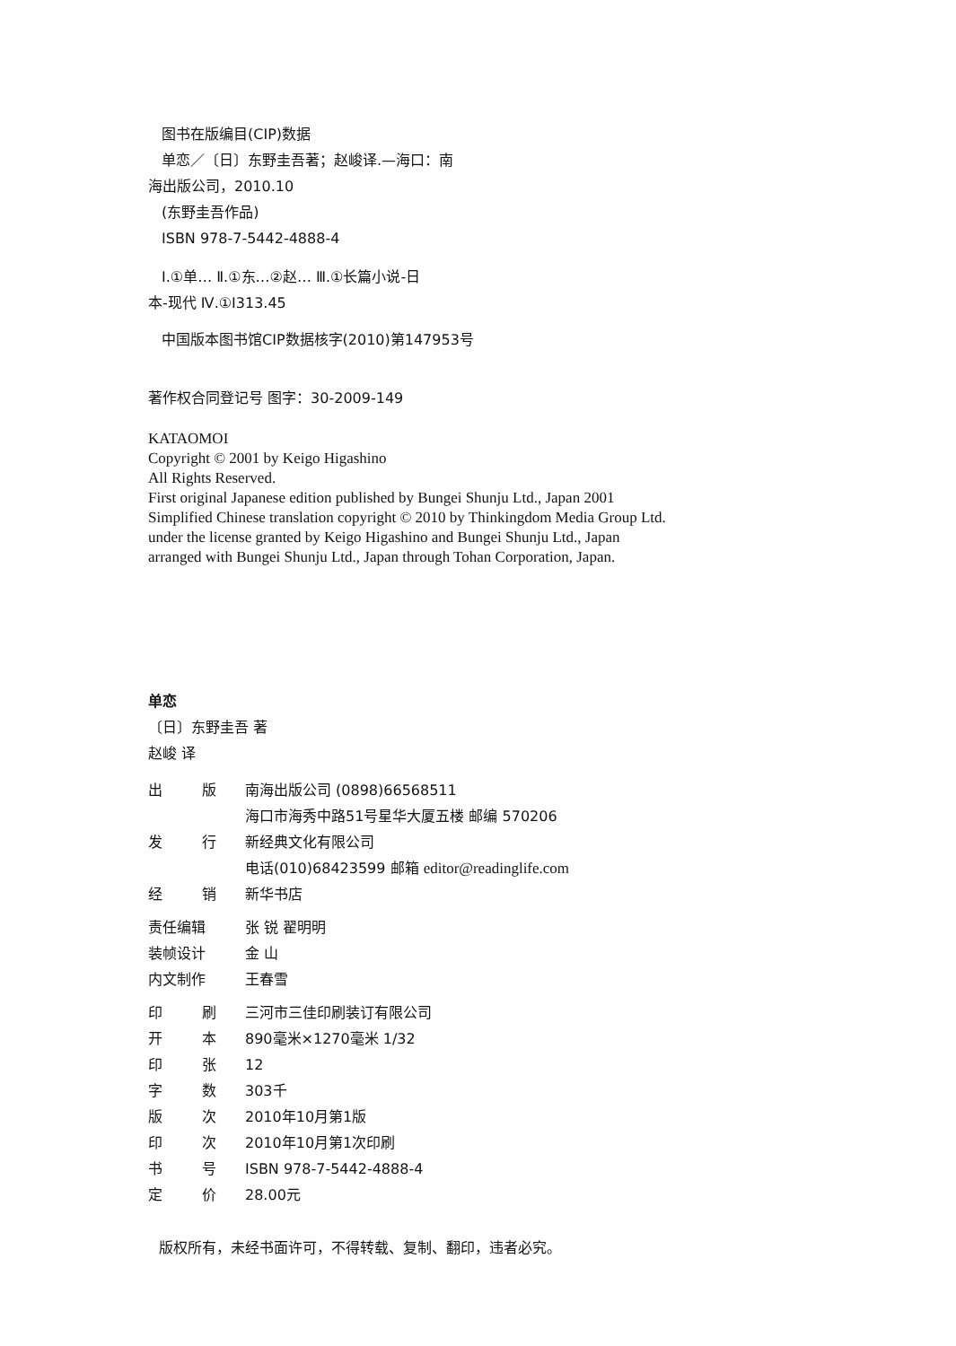图书在版编目(CIP)数据
单恋／〔日〕东野圭吾著；赵峻译.—海口：南
海出版公司，2010.10
(东野圭吾作品)
ISBN 978-7-5442-4888-4
Ⅰ.①单… Ⅱ.①东…②赵… Ⅲ.①长篇小说-日
本-现代 Ⅳ.①I313.45
中国版本图书馆CIP数据核字(2010)第147953号
著作权合同登记号 图字：30-2009-149
KATAOMOI
Copyright © 2001 by Keigo Higashino
All Rights Reserved.
First original Japanese edition published by Bungei Shunju Ltd., Japan 2001
Simplified Chinese translation copyright © 2010 by Thinkingdom Media Group Ltd.
under the license granted by Keigo Higashino and Bungei Shunju Ltd., Japan
arranged with Bungei Shunju Ltd., Japan through Tohan Corporation, Japan.
单恋
〔日〕东野圭吾 著
赵峻 译
| 出 | 版 | 南海出版公司 (0898)66568511 |
| | | 海口市海秀中路51号星华大厦五楼 邮编 570206 |
| 发 | 行 | 新经典文化有限公司 |
| | | 电话(010)68423599 邮箱 editor@readinglife.com |
| 经 | 销 | 新华书店 |
| 责任编辑 | 张 锐 翟明明 |
| 装帧设计 | 金 山 |
| 内文制作 | 王春雪 |
| 印 | 刷 | 三河市三佳印刷装订有限公司 |
| 开 | 本 | 890毫米×1270毫米 1/32 |
| 印 | 张 | 12 |
| 字 | 数 | 303千 |
| 版 | 次 | 2010年10月第1版 |
| 印 | 次 | 2010年10月第1次印刷 |
| 书 | 号 | ISBN 978-7-5442-4888-4 |
| 定 | 价 | 28.00元 |
版权所有，未经书面许可，不得转载、复制、翻印，违者必究。